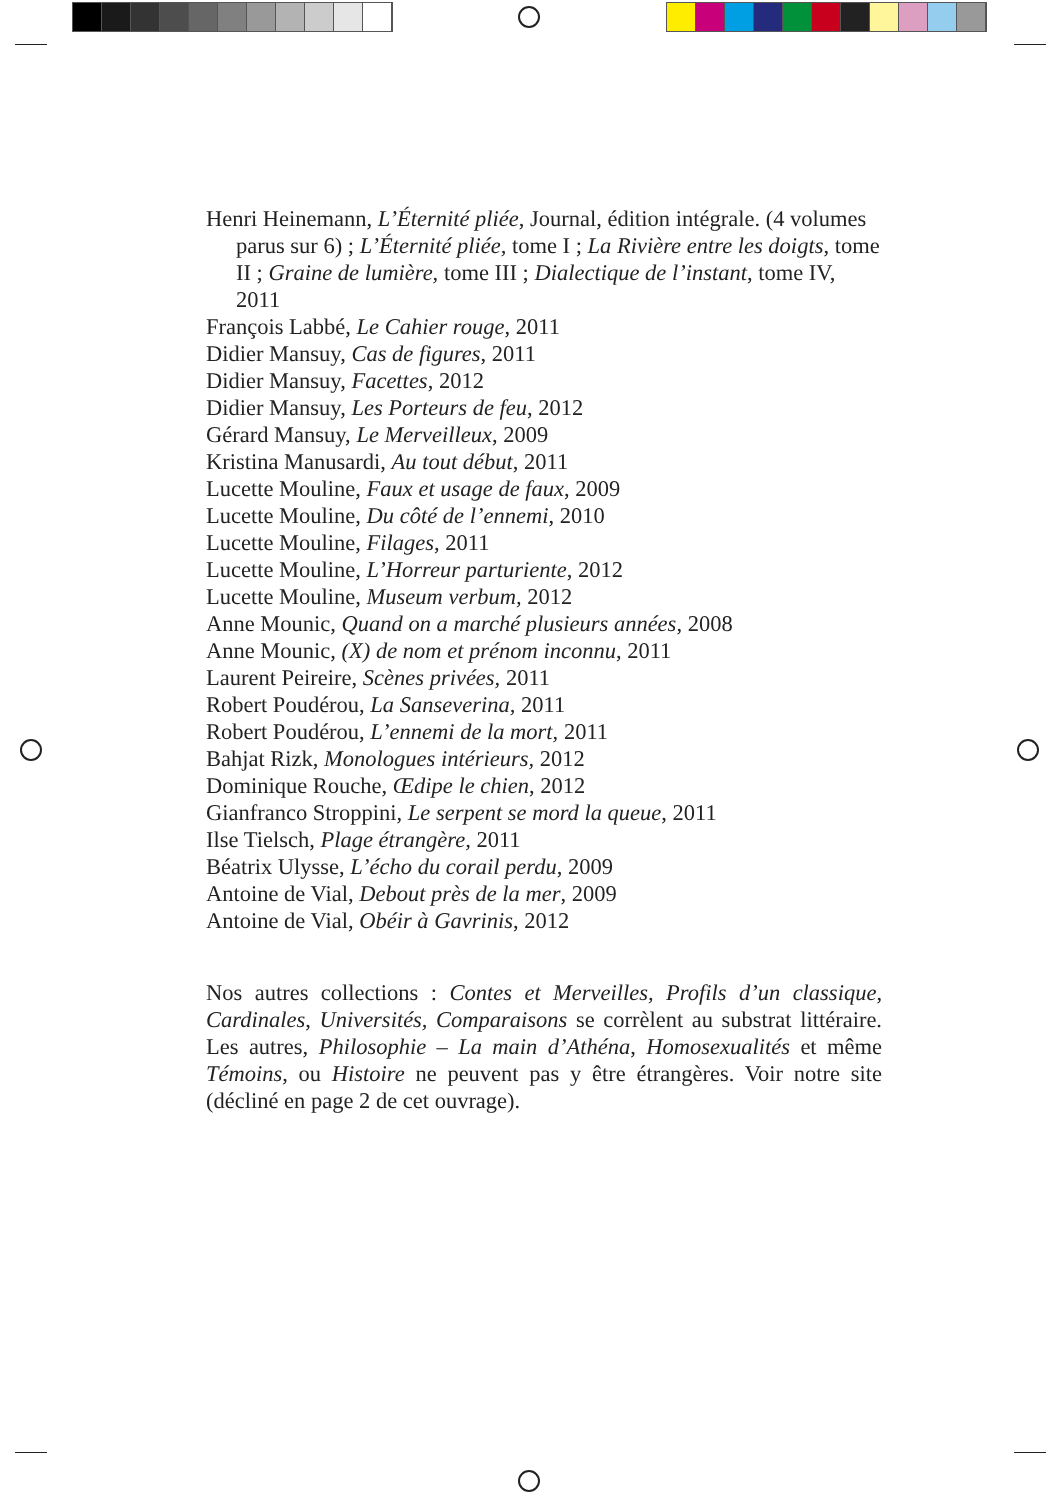Henri Heinemann, L’Éternité pliée, Journal, édition intégrale. (4 volumes parus sur 6) ; L’Éternité pliée, tome I ; La Rivière entre les doigts, tome II ; Graine de lumière, tome III ; Dialectique de l’instant, tome IV, 2011
François Labbé, Le Cahier rouge, 2011
Didier Mansuy, Cas de figures, 2011
Didier Mansuy, Facettes, 2012
Didier Mansuy, Les Porteurs de feu, 2012
Gérard Mansuy, Le Merveilleux, 2009
Kristina Manusardi, Au tout début, 2011
Lucette Mouline, Faux et usage de faux, 2009
Lucette Mouline, Du côté de l’ennemi, 2010
Lucette Mouline, Filages, 2011
Lucette Mouline, L’Horreur parturiente, 2012
Lucette Mouline, Museum verbum, 2012
Anne Mounic, Quand on a marché plusieurs années, 2008
Anne Mounic, (X) de nom et prénom inconnu, 2011
Laurent Peireire, Scènes privées, 2011
Robert Poudérou, La Sanseverina, 2011
Robert Poudérou, L’ennemi de la mort, 2011
Bahjat Rizk, Monologues intérieurs, 2012
Dominique Rouche, Œdipe le chien, 2012
Gianfranco Stroppini, Le serpent se mord la queue, 2011
Ilse Tielsch, Plage étrangère, 2011
Béatrix Ulysse, L’écho du corail perdu, 2009
Antoine de Vial, Debout près de la mer, 2009
Antoine de Vial, Obéir à Gavrinis, 2012
Nos autres collections : Contes et Merveilles, Profils d’un classique, Cardinales, Universités, Comparaisons se corrèlent au substrat littéraire. Les autres, Philosophie – La main d’Athéna, Homosexualités et même Témoins, ou Histoire ne peuvent pas y être étrangères. Voir notre site (décliné en page 2 de cet ouvrage).